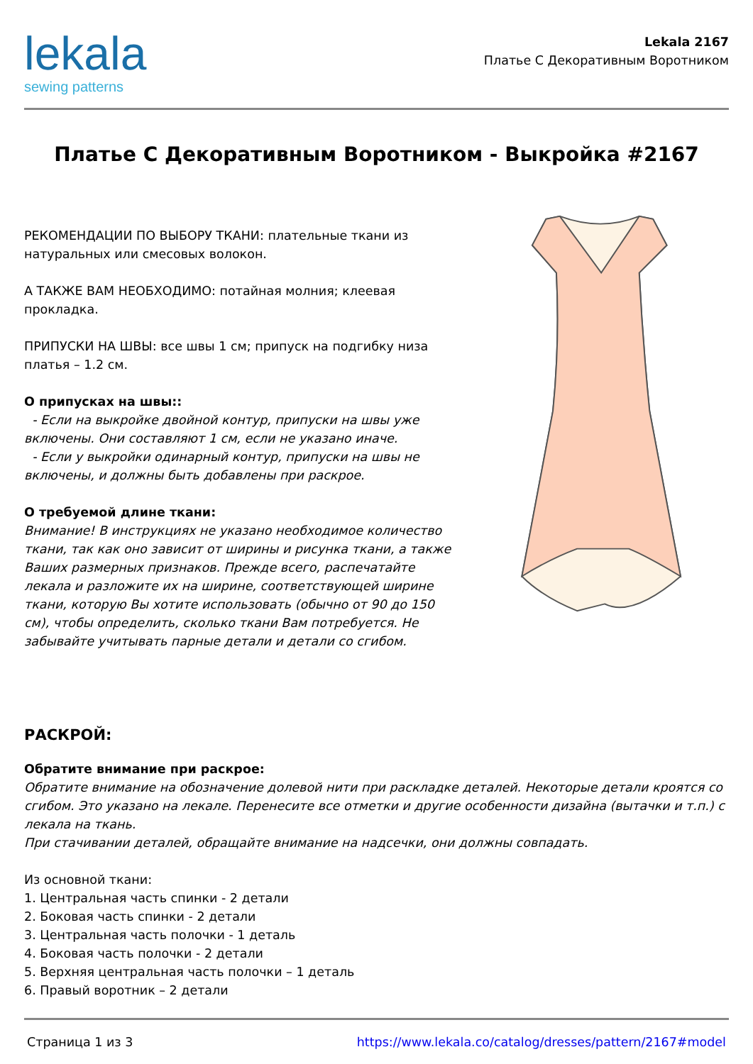lekala
sewing patterns
Lekala 2167
Платье С Декоративным Воротником
Платье С Декоративным Воротником - Выкройка #2167
РЕКОМЕНДАЦИИ ПО ВЫБОРУ ТКАНИ: плательные ткани из натуральных или смесовых волокон.
А ТАКЖЕ ВАМ НЕОБХОДИМО: потайная молния; клеевая прокладка.
ПРИПУСКИ НА ШВЫ: все швы 1 см; припуск на подгибку низа платья – 1.2 см.
О припусках на швы::
- Если на выкройке двойной контур, припуски на швы уже включены. Они составляют 1 см, если не указано иначе.
- Если у выкройки одинарный контур, припуски на швы не включены, и должны быть добавлены при раскрое.
О требуемой длине ткани:
Внимание! В инструкциях не указано необходимое количество ткани, так как оно зависит от ширины и рисунка ткани, а также Ваших размерных признаков. Прежде всего, распечатайте лекала и разложите их на ширине, соответствующей ширине ткани, которую Вы хотите использовать (обычно от 90 до 150 см), чтобы определить, сколько ткани Вам потребуется. Не забывайте учитывать парные детали и детали со сгибом.
РАСКРОЙ:
Обратите внимание при раскрое:
Обратите внимание на обозначение долевой нити при раскладке деталей. Некоторые детали кроятся со сгибом. Это указано на лекале. Перенесите все отметки и другие особенности дизайна (вытачки и т.п.) с лекала на ткань.
При стачивании деталей, обращайте внимание на надсечки, они должны совпадать.
Из основной ткани:
1. Центральная часть спинки - 2 детали
2. Боковая часть спинки - 2 детали
3. Центральная часть полочки - 1 деталь
4. Боковая часть полочки - 2 детали
5. Верхняя центральная часть полочки – 1 деталь
6. Правый воротник – 2 детали
Страница 1 из 3 https://www.lekala.co/catalog/dresses/pattern/2167#model